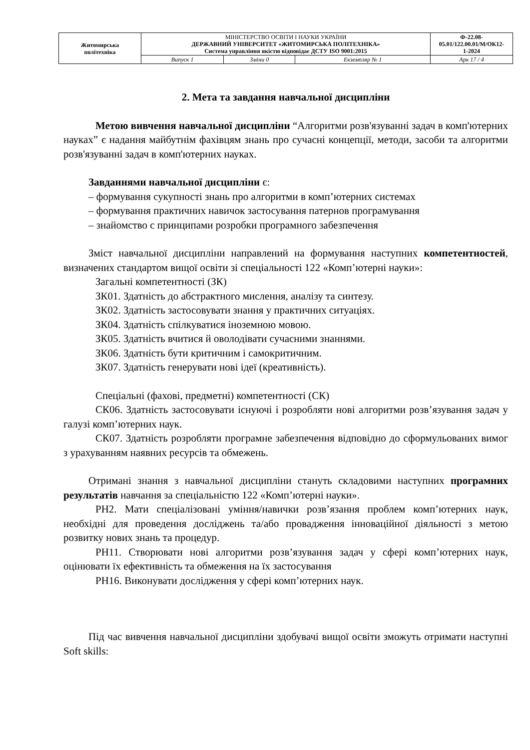| Житомирська політехніка | МІНІСТЕРСТВО ОСВІТИ І НАУКИ УКРАЇНИ ДЕРЖАВНИЙ УНІВЕРСИТЕТ «ЖИТОМИРСЬКА ПОЛІТЕХНІКА» Система управління якістю відповідає ДСТУ ISO 9001:2015 | | | Ф-22.08- 05.01/122.00.01/М/ОК12- 1-2024 |
| | Випуск 1 | Зміни 0 | Екземпляр № 1 | Арк 17 / 4 |
2. Мета та завдання навчальної дисципліни
Метою вивчення навчальної дисципліни “Алгоритми розв'язуванні задач в комп'ютерних науках” є надання майбутнім фахівцям знань про сучасні концепції, методи, засоби та алгоритми розв'язуванні задач в комп'ютерних науках.
Завданнями навчальної дисципліни є:
– формування сукупності знань про алгоритми в комп’ютерних системах
– формування практичних навичок застосування патернов програмування
– знайомство с принципами розробки програмного забезпечення
Зміст навчальної дисципліни направлений на формування наступних компетентностей, визначених стандартом вищої освіти зі спеціальності 122 «Комп’ютерні науки»:
Загальні компетентності (ЗК)
ЗК01. Здатність до абстрактного мислення, аналізу та синтезу.
ЗК02. Здатність застосовувати знання у практичних ситуаціях.
ЗК04. Здатність спілкуватися іноземною мовою.
ЗК05. Здатність вчитися й оволодівати сучасними знаннями.
ЗК06. Здатність бути критичним і самокритичним.
ЗК07. Здатність генерувати нові ідеї (креативність).
Спеціальні (фахові, предметні) компетентності (СК)
СК06. Здатність застосовувати існуючі і розробляти нові алгоритми розв’язування задач у галузі комп’ютерних наук.
СК07. Здатність розробляти програмне забезпечення відповідно до сформульованих вимог з урахуванням наявних ресурсів та обмежень.
Отримані знання з навчальної дисципліни стануть складовими наступних програмних результатів навчання за спеціальністю 122 «Комп’ютерні науки».
РН2. Мати спеціалізовані уміння/навички розв’язання проблем комп’ютерних наук, необхідні для проведення досліджень та/або провадження інноваційної діяльності з метою розвитку нових знань та процедур.
РН11. Створювати нові алгоритми розв’язування задач у сфері комп’ютерних наук, оцінювати їх ефективність та обмеження на їх застосування
РН16. Виконувати дослідження у сфері комп’ютерних наук.
Під час вивчення навчальної дисципліни здобувачі вищої освіти зможуть отримати наступні Soft skills: